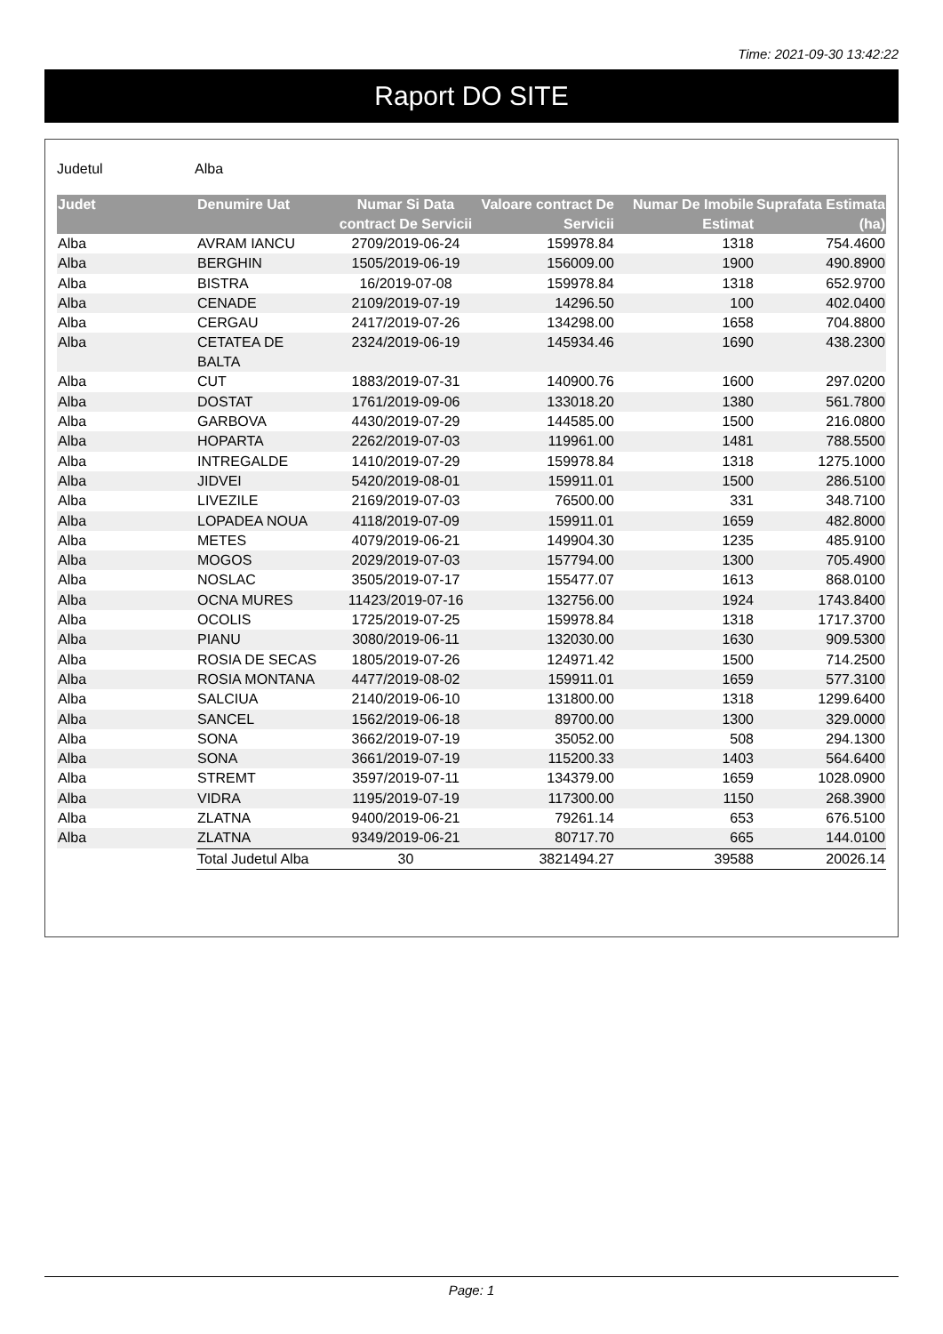Time: 2021-09-30 13:42:22
Raport DO SITE
Judetul Alba
| Judet | Denumire Uat | Numar Si Data contract De Servicii | Valoare contract De Servicii | Numar De Imobile Estimat | Suprafata Estimata (ha) |
| --- | --- | --- | --- | --- | --- |
| Alba | AVRAM IANCU | 2709/2019-06-24 | 159978.84 | 1318 | 754.4600 |
| Alba | BERGHIN | 1505/2019-06-19 | 156009.00 | 1900 | 490.8900 |
| Alba | BISTRA | 16/2019-07-08 | 159978.84 | 1318 | 652.9700 |
| Alba | CENADE | 2109/2019-07-19 | 14296.50 | 100 | 402.0400 |
| Alba | CERGAU | 2417/2019-07-26 | 134298.00 | 1658 | 704.8800 |
| Alba | CETATEA DE BALTA | 2324/2019-06-19 | 145934.46 | 1690 | 438.2300 |
| Alba | CUT | 1883/2019-07-31 | 140900.76 | 1600 | 297.0200 |
| Alba | DOSTAT | 1761/2019-09-06 | 133018.20 | 1380 | 561.7800 |
| Alba | GARBOVA | 4430/2019-07-29 | 144585.00 | 1500 | 216.0800 |
| Alba | HOPARTA | 2262/2019-07-03 | 119961.00 | 1481 | 788.5500 |
| Alba | INTREGALDE | 1410/2019-07-29 | 159978.84 | 1318 | 1275.1000 |
| Alba | JIDVEI | 5420/2019-08-01 | 159911.01 | 1500 | 286.5100 |
| Alba | LIVEZILE | 2169/2019-07-03 | 76500.00 | 331 | 348.7100 |
| Alba | LOPADEA NOUA | 4118/2019-07-09 | 159911.01 | 1659 | 482.8000 |
| Alba | METES | 4079/2019-06-21 | 149904.30 | 1235 | 485.9100 |
| Alba | MOGOS | 2029/2019-07-03 | 157794.00 | 1300 | 705.4900 |
| Alba | NOSLAC | 3505/2019-07-17 | 155477.07 | 1613 | 868.0100 |
| Alba | OCNA MURES | 11423/2019-07-16 | 132756.00 | 1924 | 1743.8400 |
| Alba | OCOLIS | 1725/2019-07-25 | 159978.84 | 1318 | 1717.3700 |
| Alba | PIANU | 3080/2019-06-11 | 132030.00 | 1630 | 909.5300 |
| Alba | ROSIA DE SECAS | 1805/2019-07-26 | 124971.42 | 1500 | 714.2500 |
| Alba | ROSIA MONTANA | 4477/2019-08-02 | 159911.01 | 1659 | 577.3100 |
| Alba | SALCIUA | 2140/2019-06-10 | 131800.00 | 1318 | 1299.6400 |
| Alba | SANCEL | 1562/2019-06-18 | 89700.00 | 1300 | 329.0000 |
| Alba | SONA | 3662/2019-07-19 | 35052.00 | 508 | 294.1300 |
| Alba | SONA | 3661/2019-07-19 | 115200.33 | 1403 | 564.6400 |
| Alba | STREMT | 3597/2019-07-11 | 134379.00 | 1659 | 1028.0900 |
| Alba | VIDRA | 1195/2019-07-19 | 117300.00 | 1150 | 268.3900 |
| Alba | ZLATNA | 9400/2019-06-21 | 79261.14 | 653 | 676.5100 |
| Alba | ZLATNA | 9349/2019-06-21 | 80717.70 | 665 | 144.0100 |
| | Total Judetul Alba | 30 | 3821494.27 | 39588 | 20026.14 |
Page: 1